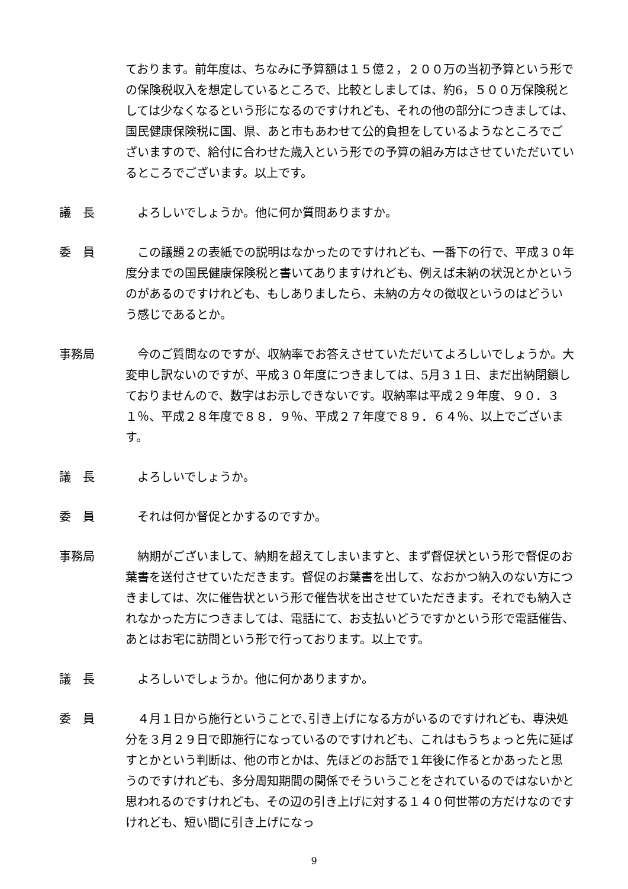ております。前年度は、ちなみに予算額は１５億２，２００万の当初予算という形での保険税収入を想定しているところで、比較としましては、約6，５００万保険税としては少なくなるという形になるのですけれども、それの他の部分につきましては、国民健康保険税に国、県、あと市もあわせて公的負担をしているようなところでございますので、給付に合わせた歳入という形での予算の組み方はさせていただいているところでございます。以上です。
議　長 　よろしいでしょうか。他に何か質問ありますか。
委　員 　この議題２の表紙での説明はなかったのですけれども、一番下の行で、平成３０年度分までの国民健康保険税と書いてありますけれども、例えば未納の状況とかというのがあるのですけれども、もしありましたら、未納の方々の徴収というのはどういう感じであるとか。
事務局 　今のご質問なのですが、収納率でお答えさせていただいてよろしいでしょうか。大変申し訳ないのですが、平成３０年度につきましては、5月３１日、まだ出納閉鎖しておりませんので、数字はお示しできないです。収納率は平成２９年度、９０．３１％、平成２８年度で８８．９％、平成２７年度で８９．６４％、以上でございます。
議　長 　よろしいでしょうか。
委　員 　それは何か督促とかするのですか。
事務局 　納期がございまして、納期を超えてしまいますと、まず督促状という形で督促のお葉書を送付させていただきます。督促のお葉書を出して、なおかつ納入のない方につきましては、次に催告状という形で催告状を出させていただきます。それでも納入されなかった方につきましては、電話にて、お支払いどうですかという形で電話催告、あとはお宅に訪問という形で行っております。以上です。
議　長 　よろしいでしょうか。他に何かありますか。
委　員 　４月１日から施行ということで､引き上げになる方がいるのですけれども、専決処分を３月２９日で即施行になっているのですけれども、これはもうちょっと先に延ばすとかという判断は、他の市とかは、先ほどのお話で１年後に作るとかあったと思うのですけれども、多分周知期間の関係でそういうことをされているのではないかと思われるのですけれども、その辺の引き上げに対する１４０何世帯の方だけなのですけれども、短い間に引き上げになっ
9